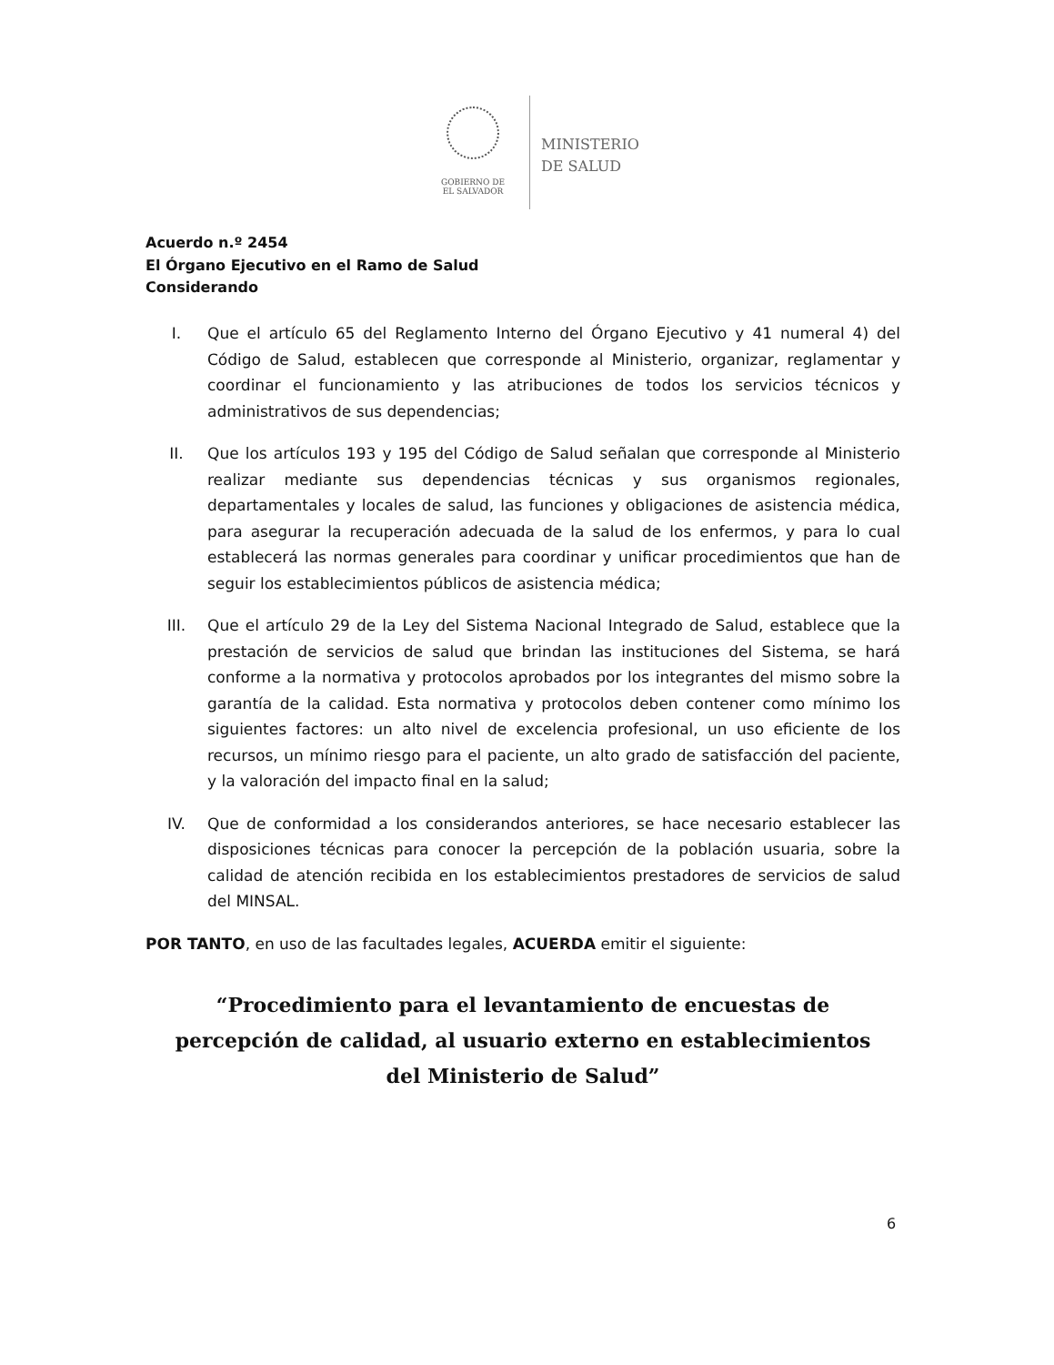GOBIERNO DE
EL SALVADOR
MINISTERIO
DE SALUD
Acuerdo n.º 2454
El Órgano Ejecutivo en el Ramo de Salud
Considerando
I. Que el artículo 65 del Reglamento Interno del Órgano Ejecutivo y 41 numeral 4) del Código de Salud, establecen que corresponde al Ministerio, organizar, reglamentar y coordinar el funcionamiento y las atribuciones de todos los servicios técnicos y administrativos de sus dependencias;
II. Que los artículos 193 y 195 del Código de Salud señalan que corresponde al Ministerio realizar mediante sus dependencias técnicas y sus organismos regionales, departamentales y locales de salud, las funciones y obligaciones de asistencia médica, para asegurar la recuperación adecuada de la salud de los enfermos, y para lo cual establecerá las normas generales para coordinar y unificar procedimientos que han de seguir los establecimientos públicos de asistencia médica;
III. Que el artículo 29 de la Ley del Sistema Nacional Integrado de Salud, establece que la prestación de servicios de salud que brindan las instituciones del Sistema, se hará conforme a la normativa y protocolos aprobados por los integrantes del mismo sobre la garantía de la calidad. Esta normativa y protocolos deben contener como mínimo los siguientes factores: un alto nivel de excelencia profesional, un uso eficiente de los recursos, un mínimo riesgo para el paciente, un alto grado de satisfacción del paciente, y la valoración del impacto final en la salud;
IV. Que de conformidad a los considerandos anteriores, se hace necesario establecer las disposiciones técnicas para conocer la percepción de la población usuaria, sobre la calidad de atención recibida en los establecimientos prestadores de servicios de salud del MINSAL.
POR TANTO, en uso de las facultades legales, ACUERDA emitir el siguiente:
“Procedimiento para el levantamiento de encuestas de
percepción de calidad, al usuario externo en establecimientos
del Ministerio de Salud”
6